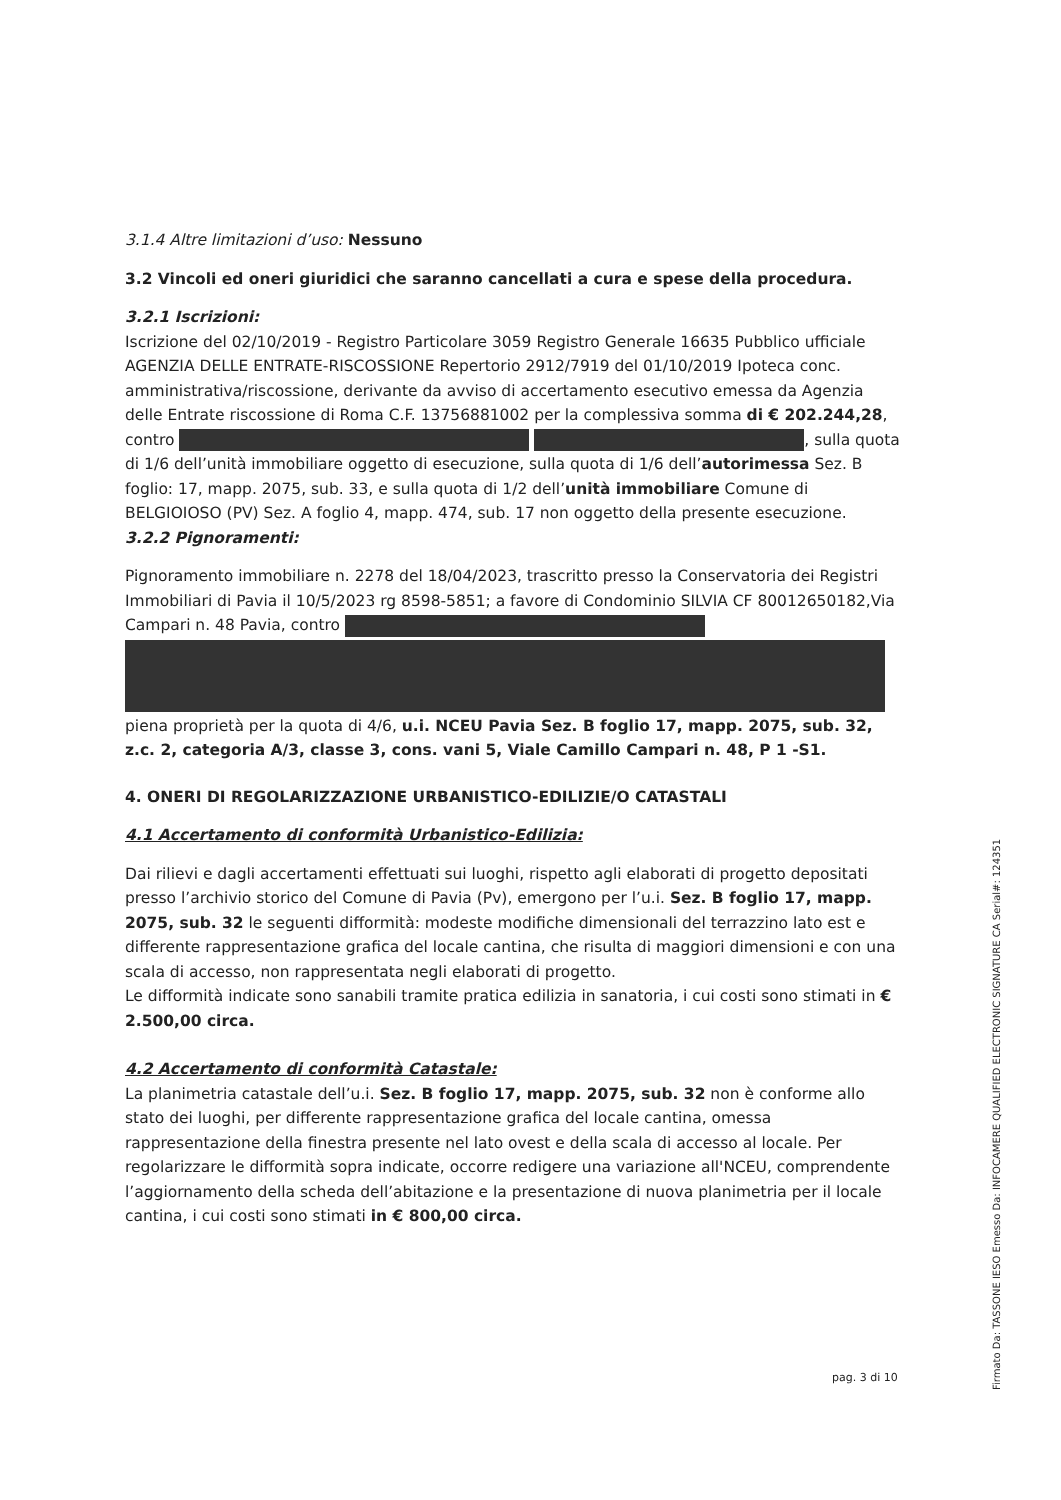3.1.4 Altre limitazioni d’uso: Nessuno
3.2 Vincoli ed oneri giuridici che saranno cancellati a cura e spese della procedura.
3.2.1 Iscrizioni:
Iscrizione del 02/10/2019 - Registro Particolare 3059 Registro Generale 16635 Pubblico ufficiale AGENZIA DELLE ENTRATE-RISCOSSIONE Repertorio 2912/7919 del 01/10/2019 Ipoteca conc. amministrativa/riscossione, derivante da avviso di accertamento esecutivo emessa da Agenzia delle Entrate riscossione di Roma C.F. 13756881002 per la complessiva somma di € 202.244,28, contro , sulla quota di 1/6 dell’unità immobiliare oggetto di esecuzione, sulla quota di 1/6 dell’autorimessa Sez. B foglio: 17, mapp. 2075, sub. 33, e sulla quota di 1/2 dell’unità immobiliare Comune di BELGIOIOSO (PV) Sez. A foglio 4, mapp. 474, sub. 17 non oggetto della presente esecuzione.
3.2.2 Pignoramenti:
Pignoramento immobiliare n. 2278 del 18/04/2023, trascritto presso la Conservatoria dei Registri Immobiliari di Pavia il 10/5/2023 rg 8598-5851; a favore di Condominio SILVIA CF 80012650182,Via Campari n. 48 Pavia, contro
piena proprietà per la quota di 4/6, u.i. NCEU Pavia Sez. B foglio 17, mapp. 2075, sub. 32, z.c. 2, categoria A/3, classe 3, cons. vani 5, Viale Camillo Campari n. 48, P 1 -S1.
4. ONERI DI REGOLARIZZAZIONE URBANISTICO-EDILIZIE/O CATASTALI
4.1 Accertamento di conformità Urbanistico-Edilizia:
Dai rilievi e dagli accertamenti effettuati sui luoghi, rispetto agli elaborati di progetto depositati presso l’archivio storico del Comune di Pavia (Pv), emergono per l’u.i. Sez. B foglio 17, mapp. 2075, sub. 32 le seguenti difformità: modeste modifiche dimensionali del terrazzino lato est e differente rappresentazione grafica del locale cantina, che risulta di maggiori dimensioni e con una scala di accesso, non rappresentata negli elaborati di progetto.
Le difformità indicate sono sanabili tramite pratica edilizia in sanatoria, i cui costi sono stimati in € 2.500,00 circa.
4.2 Accertamento di conformità Catastale:
La planimetria catastale dell’u.i. Sez. B foglio 17, mapp. 2075, sub. 32 non è conforme allo stato dei luoghi, per differente rappresentazione grafica del locale cantina, omessa rappresentazione della finestra presente nel lato ovest e della scala di accesso al locale. Per regolarizzare le difformità sopra indicate, occorre redigere una variazione all'NCEU, comprendente l’aggiornamento della scheda dell’abitazione e la presentazione di nuova planimetria per il locale cantina, i cui costi sono stimati in € 800,00 circa.
pag. 3 di 10
Firmato Da: TASSONE IESO Emesso Da: INFOCAMERE QUALIFIED ELECTRONIC SIGNATURE CA Serial#: 124351